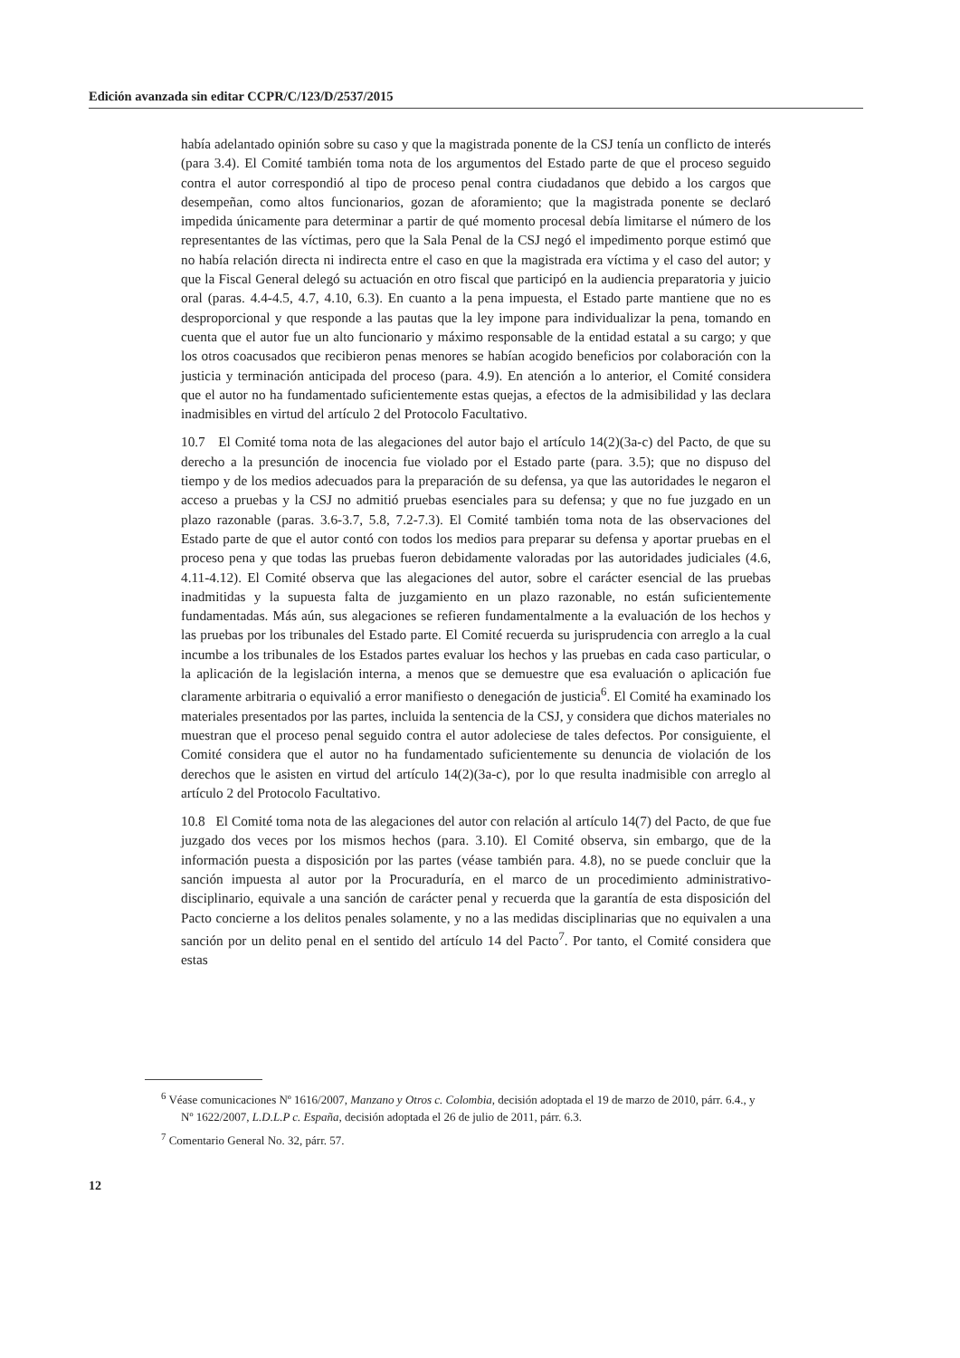Edición avanzada sin editar CCPR/C/123/D/2537/2015
había adelantado opinión sobre su caso y que la magistrada ponente de la CSJ tenía un conflicto de interés (para 3.4). El Comité también toma nota de los argumentos del Estado parte de que el proceso seguido contra el autor correspondió al tipo de proceso penal contra ciudadanos que debido a los cargos que desempeñan, como altos funcionarios, gozan de aforamiento; que la magistrada ponente se declaró impedida únicamente para determinar a partir de qué momento procesal debía limitarse el número de los representantes de las víctimas, pero que la Sala Penal de la CSJ negó el impedimento porque estimó que no había relación directa ni indirecta entre el caso en que la magistrada era víctima y el caso del autor; y que la Fiscal General delegó su actuación en otro fiscal que participó en la audiencia preparatoria y juicio oral (paras. 4.4-4.5, 4.7, 4.10, 6.3). En cuanto a la pena impuesta, el Estado parte mantiene que no es desproporcional y que responde a las pautas que la ley impone para individualizar la pena, tomando en cuenta que el autor fue un alto funcionario y máximo responsable de la entidad estatal a su cargo; y que los otros coacusados que recibieron penas menores se habían acogido beneficios por colaboración con la justicia y terminación anticipada del proceso (para. 4.9). En atención a lo anterior, el Comité considera que el autor no ha fundamentado suficientemente estas quejas, a efectos de la admisibilidad y las declara inadmisibles en virtud del artículo 2 del Protocolo Facultativo.
10.7 El Comité toma nota de las alegaciones del autor bajo el artículo 14(2)(3a-c) del Pacto, de que su derecho a la presunción de inocencia fue violado por el Estado parte (para. 3.5); que no dispuso del tiempo y de los medios adecuados para la preparación de su defensa, ya que las autoridades le negaron el acceso a pruebas y la CSJ no admitió pruebas esenciales para su defensa; y que no fue juzgado en un plazo razonable (paras. 3.6-3.7, 5.8, 7.2-7.3). El Comité también toma nota de las observaciones del Estado parte de que el autor contó con todos los medios para preparar su defensa y aportar pruebas en el proceso pena y que todas las pruebas fueron debidamente valoradas por las autoridades judiciales (4.6, 4.11-4.12). El Comité observa que las alegaciones del autor, sobre el carácter esencial de las pruebas inadmitidas y la supuesta falta de juzgamiento en un plazo razonable, no están suficientemente fundamentadas. Más aún, sus alegaciones se refieren fundamentalmente a la evaluación de los hechos y las pruebas por los tribunales del Estado parte. El Comité recuerda su jurisprudencia con arreglo a la cual incumbe a los tribunales de los Estados partes evaluar los hechos y las pruebas en cada caso particular, o la aplicación de la legislación interna, a menos que se demuestre que esa evaluación o aplicación fue claramente arbitraria o equivalió a error manifiesto o denegación de justicia<sup>6</sup>. El Comité ha examinado los materiales presentados por las partes, incluida la sentencia de la CSJ, y considera que dichos materiales no muestran que el proceso penal seguido contra el autor adoleciese de tales defectos. Por consiguiente, el Comité considera que el autor no ha fundamentado suficientemente su denuncia de violación de los derechos que le asisten en virtud del artículo 14(2)(3a-c), por lo que resulta inadmisible con arreglo al artículo 2 del Protocolo Facultativo.
10.8 El Comité toma nota de las alegaciones del autor con relación al artículo 14(7) del Pacto, de que fue juzgado dos veces por los mismos hechos (para. 3.10). El Comité observa, sin embargo, que de la información puesta a disposición por las partes (véase también para. 4.8), no se puede concluir que la sanción impuesta al autor por la Procuraduría, en el marco de un procedimiento administrativo-disciplinario, equivale a una sanción de carácter penal y recuerda que la garantía de esta disposición del Pacto concierne a los delitos penales solamente, y no a las medidas disciplinarias que no equivalen a una sanción por un delito penal en el sentido del artículo 14 del Pacto<sup>7</sup>. Por tanto, el Comité considera que estas
<sup>6</sup> Véase comunicaciones Nº 1616/2007, Manzano y Otros c. Colombia, decisión adoptada el 19 de marzo de 2010, párr. 6.4., y Nº 1622/2007, L.D.L.P c. España, decisión adoptada el 26 de julio de 2011, párr. 6.3.
<sup>7</sup> Comentario General No. 32, párr. 57.
12